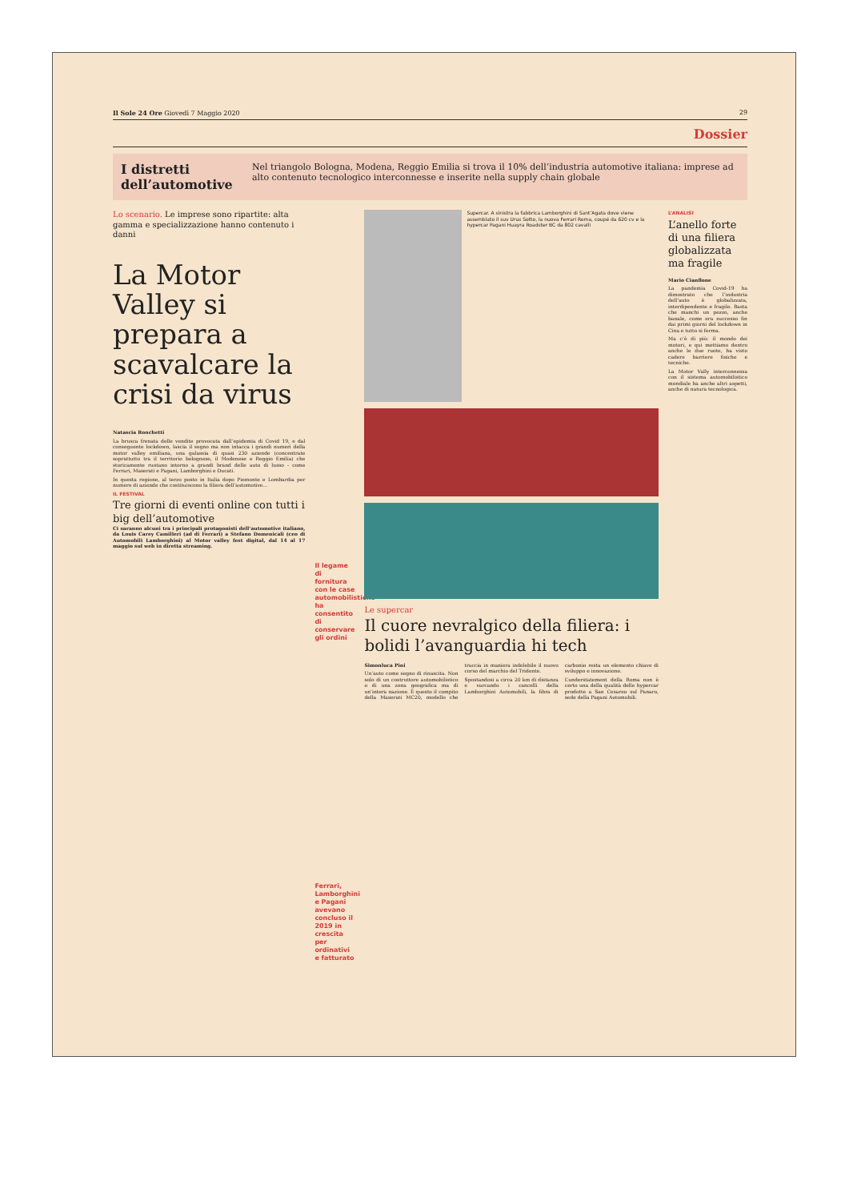Il Sole 24 Ore Giovedì 7 Maggio 2020 29
Dossier
I distretti dell’automotive
Nel triangolo Bologna, Modena, Reggio Emilia si trova il 10% dell’industria automotive italiana: imprese ad alto contenuto tecnologico interconnesse e inserite nella supply chain globale
Lo scenario. Le imprese sono ripartite: alta gamma e specializzazione hanno contenuto i danni
La Motor Valley si prepara a scavalcare la crisi da virus
Natascia Ronchetti
La brusca frenata delle vendite provocata dall’epidemia di Covid 19, e dal conseguente lockdown, lascia il segno ma non intacca i grandi numeri della motor valley emiliana, una galassia di quasi 230 aziende (concentrate soprattutto tra il territorio bolognese, il Modenese e Reggio Emilia) che storicamente ruotano intorno a grandi brand delle auto di lusso - come Ferrari, Maserati e Pagani, Lamborghini e Ducati.
In questa regione, al terzo posto in Italia dopo Piemonte e Lombardia per numero di aziende che costituiscono la filiera dell’automotive...
IL FESTIVAL
Tre giorni di eventi online con tutti i big dell’automotive
Ci saranno alcuni tra i principali protagonisti dell’automotive italiano, da Louis Carey Camilleri (ad di Ferrari) a Stefano Domenicali (ceo di Automobili Lamborghini) al Motor valley fest digital, dal 14 al 17 maggio sul web in diretta streaming.
Il legame di fornitura con le case automobilistiche ha consentito di conservare gli ordini
Ferrari, Lamborghini e Pagani avevano concluso il 2019 in crescita per ordinativi e fatturato
Supercar. A sinistra la fabbrica Lamborghini di Sant’Agata dove viene assemblato il suv Urus Sotto, la nuova Ferrari Roma, coupé da 620 cv e la hypercar Pagani Huayra Roadster BC da 802 cavalli
Le supercar
Il cuore nevralgico della filiera: i bolidi l’avanguardia hi tech
Simonluca Pini
Un’auto come segno di rinascita. Non solo di un costruttore automobilistico o di una zona geografica ma di un’intera nazione. È questo il compito della Maserati MC20, modello che traccia in maniera indelebile il nuovo corso del marchio del Tridente.
Spostandosi a circa 20 km di distanza e varcando i cancelli della Lamborghini Automobili, la fibra di carbonio resta un elemento chiave di sviluppo e innovazione.
L’understatement della Roma non è certo una della qualità delle hypercar prodotte a San Cesareo sul Panaro, sede della Pagani Automobili.
L’ANALISI
L’anello forte di una filiera globalizzata ma fragile
Mario Cianflone
La pandemia Covid-19 ha dimostrato che l’industria dell’auto è globalizzata, interdipendente e fragile. Basta che manchi un pezzo, anche banale, come era successo fin dai primi giorni del lockdown in Cina e tutto si ferma.
Ma c’è di più: il mondo dei motori, e qui mettiamo dentro anche le due ruote, ha visto cadere barriere fisiche e tecniche.
La Motor Vally interconnessa con il sistema automobilistico mondiale ha anche altri aspetti, anche di natura tecnologica.